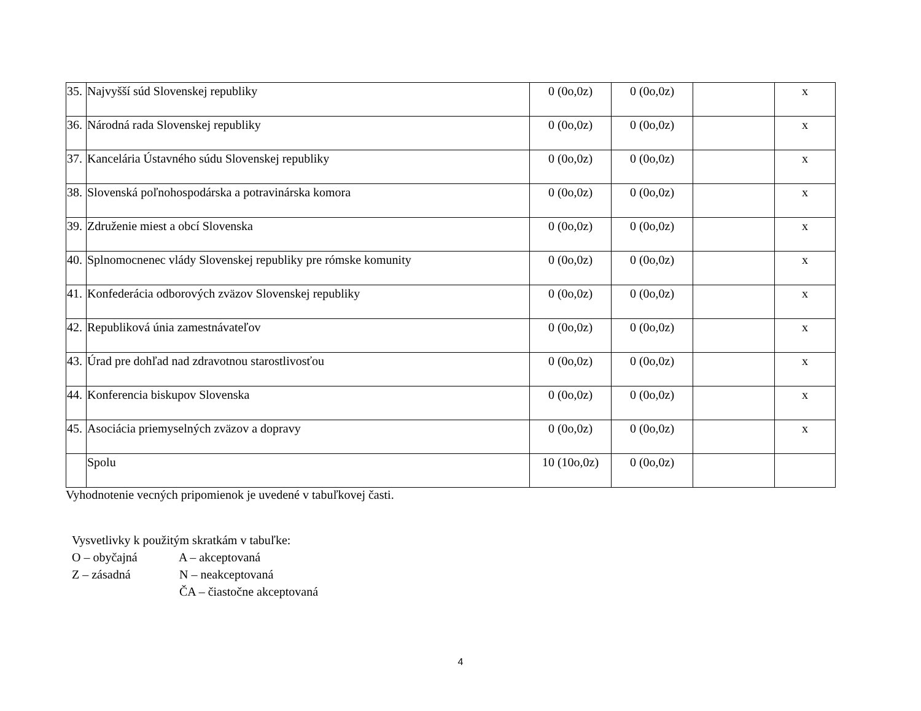| 35. | Najvyšší súd Slovenskej republiky | 0 (0o,0z) | 0 (0o,0z) | | x |
| 36. | Národná rada Slovenskej republiky | 0 (0o,0z) | 0 (0o,0z) | | x |
| 37. | Kancelária Ústavného súdu Slovenskej republiky | 0 (0o,0z) | 0 (0o,0z) | | x |
| 38. | Slovenská poľnohospodárska a potravinárska komora | 0 (0o,0z) | 0 (0o,0z) | | x |
| 39. | Združenie miest a obcí Slovenska | 0 (0o,0z) | 0 (0o,0z) | | x |
| 40. | Splnomocnenec vlády Slovenskej republiky pre rómske komunity | 0 (0o,0z) | 0 (0o,0z) | | x |
| 41. | Konfederácia odborových zväzov Slovenskej republiky | 0 (0o,0z) | 0 (0o,0z) | | x |
| 42. | Republiková únia zamestnávateľov | 0 (0o,0z) | 0 (0o,0z) | | x |
| 43. | Úrad pre dohľad nad zdravotnou starostlivosťou | 0 (0o,0z) | 0 (0o,0z) | | x |
| 44. | Konferencia biskupov Slovenska | 0 (0o,0z) | 0 (0o,0z) | | x |
| 45. | Asociácia priemyselných zväzov a dopravy | 0 (0o,0z) | 0 (0o,0z) | | x |
| | Spolu | 10 (10o,0z) | 0 (0o,0z) | | |
Vyhodnotenie vecných pripomienok je uvedené v tabuľkovej časti.
Vysvetlivky k použitým skratkám v tabuľke:
O – obyčajná A – akceptovaná
Z – zásadná N – neakceptovaná
ČA – čiastočne akceptovaná
4